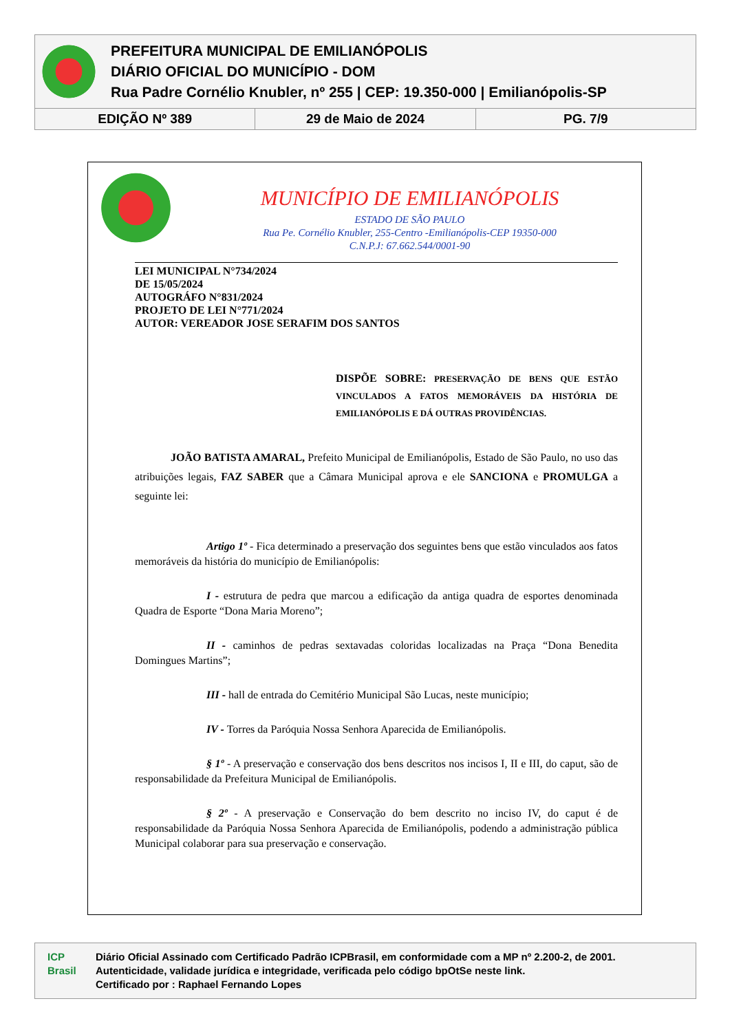PREFEITURA MUNICIPAL DE EMILIANÓPOLIS
DIÁRIO OFICIAL DO MUNICÍPIO - DOM
Rua Padre Cornélio Knubler, nº 255 | CEP: 19.350-000 | Emilianópolis-SP
EDIÇÃO Nº 389 29 de Maio de 2024 PG. 7/9
MUNICÍPIO DE EMILIANÓPOLIS
ESTADO DE SÃO PAULO
Rua Pe. Cornélio Knubler, 255-Centro -Emilianópolis-CEP 19350-000
C.N.P.J: 67.662.544/0001-90
LEI MUNICIPAL N°734/2024
DE 15/05/2024
AUTOGRÁFO N°831/2024
PROJETO DE LEI N°771/2024
AUTOR: VEREADOR JOSE SERAFIM DOS SANTOS
DISPÕE SOBRE: PRESERVAÇÃO DE BENS QUE ESTÃO VINCULADOS A FATOS MEMORÁVEIS DA HISTÓRIA DE EMILIANÓPOLIS E DÁ OUTRAS PROVIDÊNCIAS.
JOÃO BATISTA AMARAL, Prefeito Municipal de Emilianópolis, Estado de São Paulo, no uso das atribuições legais, FAZ SABER que a Câmara Municipal aprova e ele SANCIONA e PROMULGA a seguinte lei:
Artigo 1º - Fica determinado a preservação dos seguintes bens que estão vinculados aos fatos memoráveis da história do município de Emilianópolis:
I - estrutura de pedra que marcou a edificação da antiga quadra de esportes denominada Quadra de Esporte “Dona Maria Moreno”;
II - caminhos de pedras sextavadas coloridas localizadas na Praça “Dona Benedita Domingues Martins”;
III - hall de entrada do Cemitério Municipal São Lucas, neste município;
IV - Torres da Paróquia Nossa Senhora Aparecida de Emilianópolis.
§ 1º - A preservação e conservação dos bens descritos nos incisos I, II e III, do caput, são de responsabilidade da Prefeitura Municipal de Emilianópolis.
§ 2º - A preservação e Conservação do bem descrito no inciso IV, do caput é de responsabilidade da Paróquia Nossa Senhora Aparecida de Emilianópolis, podendo a administração pública Municipal colaborar para sua preservação e conservação.
ICP Brasil
Diário Oficial Assinado com Certificado Padrão ICPBrasil, em conformidade com a MP nº 2.200-2, de 2001.
Autenticidade, validade jurídica e integridade, verificada pelo código bpOtSe neste link.
Certificado por : Raphael Fernando Lopes